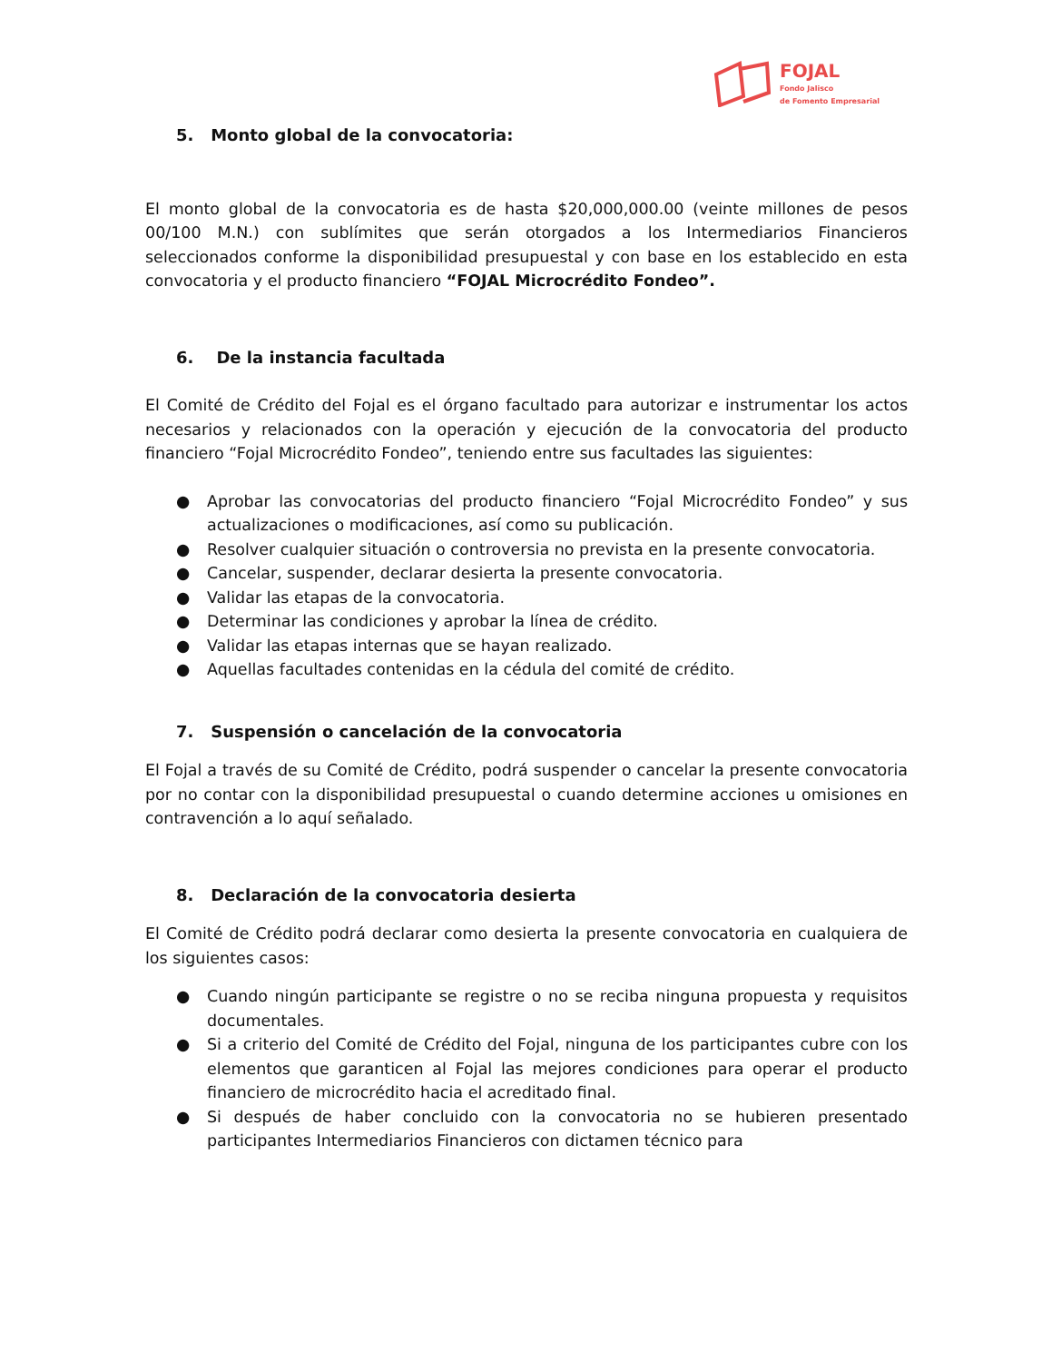FOJAL
Fondo Jalisco
de Fomento Empresarial
5. Monto global de la convocatoria:
El monto global de la convocatoria es de hasta $20,000,000.00 (veinte millones de pesos 00/100 M.N.) con sublímites que serán otorgados a los Intermediarios Financieros seleccionados conforme la disponibilidad presupuestal y con base en los establecido en esta convocatoria y el producto financiero “FOJAL Microcrédito Fondeo”.
6. De la instancia facultada
El Comité de Crédito del Fojal es el órgano facultado para autorizar e instrumentar los actos necesarios y relacionados con la operación y ejecución de la convocatoria del producto financiero “Fojal Microcrédito Fondeo”, teniendo entre sus facultades las siguientes:
● Aprobar las convocatorias del producto financiero “Fojal Microcrédito Fondeo” y sus actualizaciones o modificaciones, así como su publicación.
● Resolver cualquier situación o controversia no prevista en la presente convocatoria.
● Cancelar, suspender, declarar desierta la presente convocatoria.
● Validar las etapas de la convocatoria.
● Determinar las condiciones y aprobar la línea de crédito.
● Validar las etapas internas que se hayan realizado.
● Aquellas facultades contenidas en la cédula del comité de crédito.
7. Suspensión o cancelación de la convocatoria
El Fojal a través de su Comité de Crédito, podrá suspender o cancelar la presente convocatoria por no contar con la disponibilidad presupuestal o cuando determine acciones u omisiones en contravención a lo aquí señalado.
8. Declaración de la convocatoria desierta
El Comité de Crédito podrá declarar como desierta la presente convocatoria en cualquiera de los siguientes casos:
● Cuando ningún participante se registre o no se reciba ninguna propuesta y requisitos documentales.
● Si a criterio del Comité de Crédito del Fojal, ninguna de los participantes cubre con los elementos que garanticen al Fojal las mejores condiciones para operar el producto financiero de microcrédito hacia el acreditado final.
● Si después de haber concluido con la convocatoria no se hubieren presentado participantes Intermediarios Financieros con dictamen técnico para